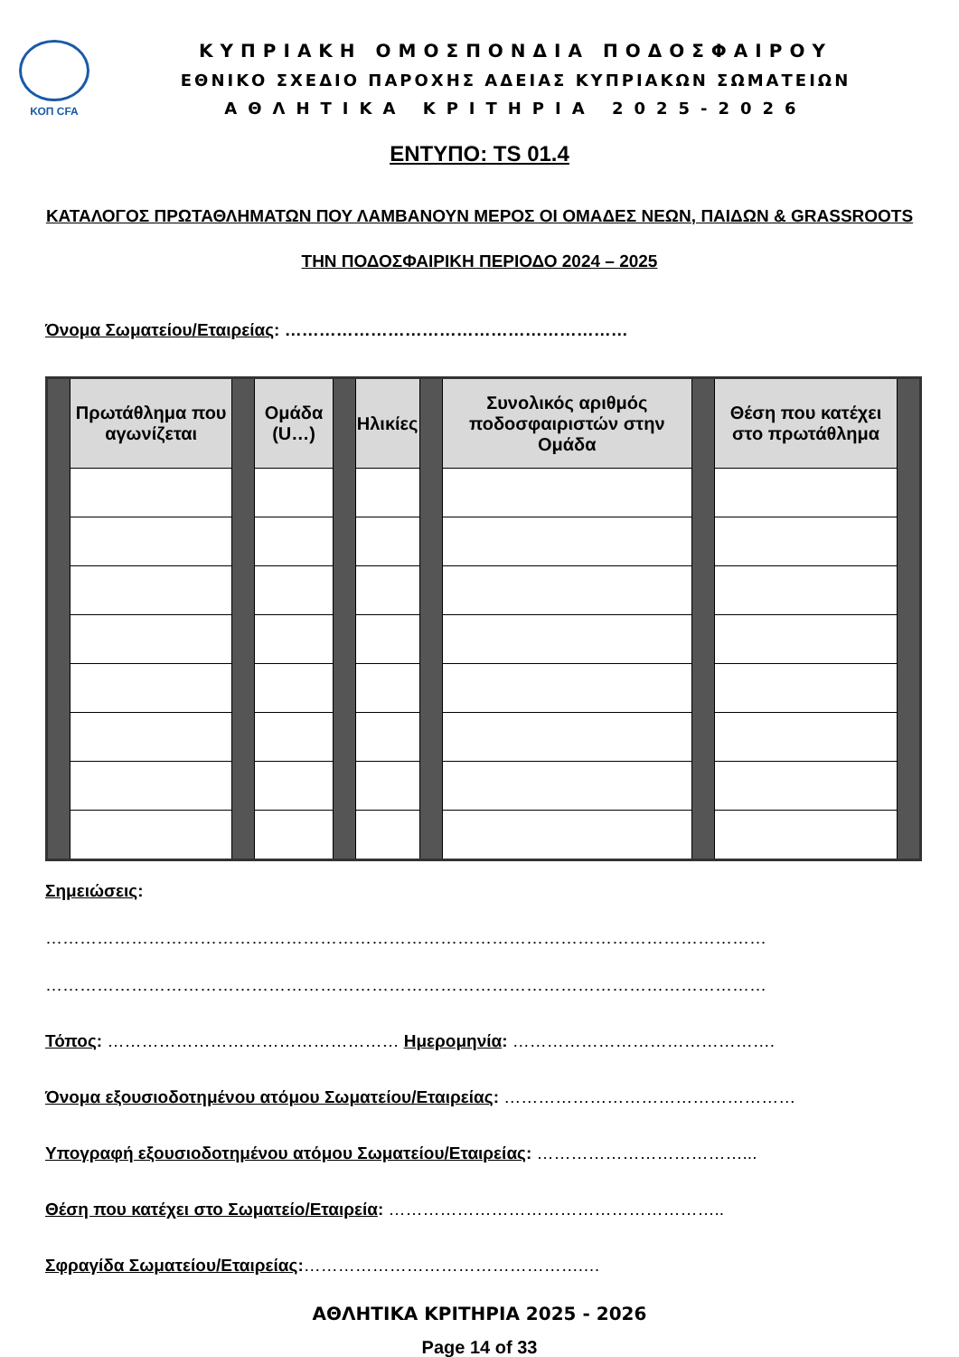ΚΟΠ CFA
ΚΥΠΡΙΑΚΗ ΟΜΟΣΠΟΝΔΙΑ ΠΟΔΟΣΦΑΙΡΟΥ
ΕΘΝΙΚΟ ΣΧΕΔΙΟ ΠΑΡΟΧΗΣ ΑΔΕΙΑΣ ΚΥΠΡΙΑΚΩΝ ΣΩΜΑΤΕΙΩΝ
ΑΘΛΗΤΙΚΑ ΚΡΙΤΗΡΙΑ 2025-2026
ΕΝΤΥΠΟ: TS 01.4
ΚΑΤΑΛΟΓΟΣ ΠΡΩΤΑΘΛΗΜΑΤΩΝ ΠΟΥ ΛΑΜΒΑΝΟΥΝ ΜΕΡΟΣ ΟΙ ΟΜΑΔΕΣ ΝΕΩΝ, ΠΑΙΔΩΝ & GRASSROOTS ΤΗΝ ΠΟΔΟΣΦΑΙΡΙΚΗ ΠΕΡΙΟΔΟ 2024 – 2025
Όνομα Σωματείου/Εταιρείας: ……………………………………………………
| | Πρωτάθλημα που αγωνίζεται | | Ομάδα (U…) | | Ηλικίες | | Συνολικός αριθμός ποδοσφαιριστών στην Ομάδα | | Θέση που κατέχει στο πρωτάθλημα | |
| --- | --- | --- | --- | --- | --- | --- | --- | --- | --- | --- |
Σημειώσεις:
………………………………………………………………………………………………………………
………………………………………………………………………………………………………………
Τόπος: …………………………………………… Ημερομηνία: ……………………………………….
Όνομα εξουσιοδοτημένου ατόμου Σωματείου/Εταιρείας: ……………………………………………
Υπογραφή εξουσιοδοτημένου ατόμου Σωματείου/Εταιρείας: ………………………………...
Θέση που κατέχει στο Σωματείο/Εταιρεία: …………………………………………………..
Σφραγίδα Σωματείου/Εταιρείας:………………………………………….…
ΑΘΛΗΤΙΚΑ ΚΡΙΤΗΡΙΑ 2025 - 2026
Page 14 of 33